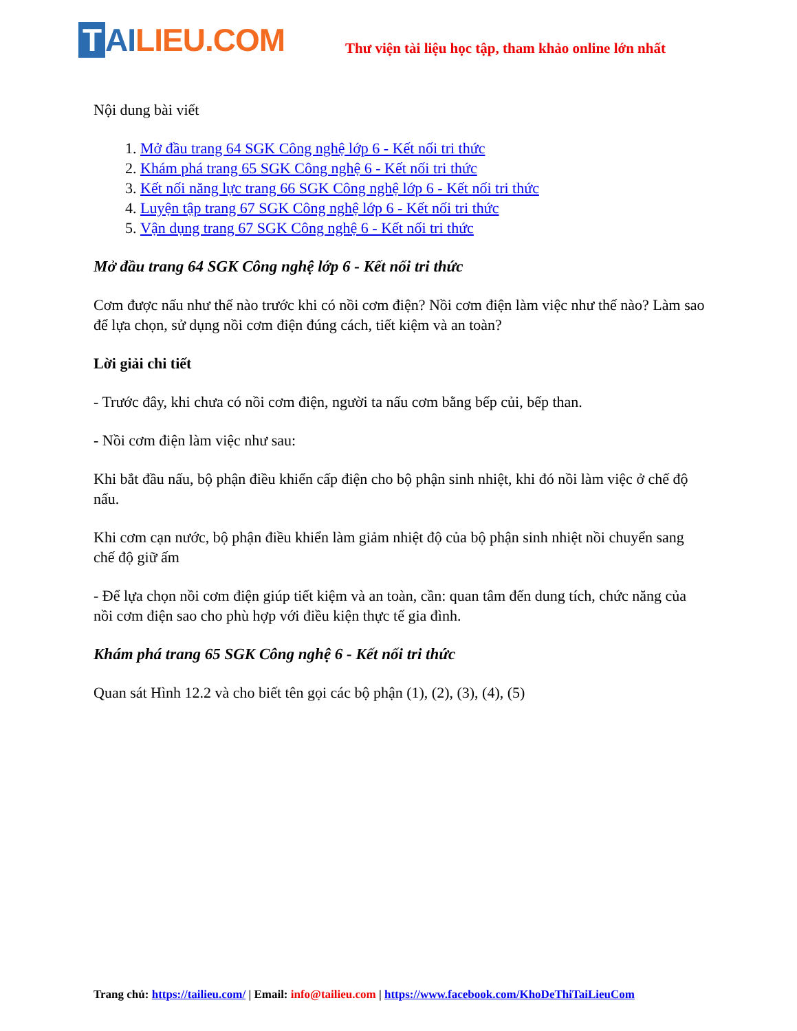T AILIEU.COM
Thư viện tài liệu học tập, tham khảo online lớn nhất
Nội dung bài viết
1. Mở đầu trang 64 SGK Công nghệ lớp 6 - Kết nối tri thức
2. Khám phá trang 65 SGK Công nghệ 6 - Kết nối tri thức
3. Kết nối năng lực trang 66 SGK Công nghệ lớp 6 - Kết nối tri thức
4. Luyện tập trang 67 SGK Công nghệ lớp 6 - Kết nối tri thức
5. Vận dụng trang 67 SGK Công nghệ 6 - Kết nối tri thức
Mở đầu trang 64 SGK Công nghệ lớp 6 - Kết nối tri thức
Cơm được nấu như thế nào trước khi có nồi cơm điện? Nồi cơm điện làm việc như thế nào? Làm sao để lựa chọn, sử dụng nồi cơm điện đúng cách, tiết kiệm và an toàn?
Lời giải chi tiết
- Trước đây, khi chưa có nồi cơm điện, người ta nấu cơm bằng bếp củi, bếp than.
- Nồi cơm điện làm việc như sau:
Khi bắt đầu nấu, bộ phận điều khiển cấp điện cho bộ phận sinh nhiệt, khi đó nồi làm việc ở chế độ nấu.
Khi cơm cạn nước, bộ phận điều khiển làm giảm nhiệt độ của bộ phận sinh nhiệt nồi chuyển sang chế độ giữ ấm
- Để lựa chọn nồi cơm điện giúp tiết kiệm và an toàn, cần: quan tâm đến dung tích, chức năng của nồi cơm điện sao cho phù hợp với điều kiện thực tế gia đình.
Khám phá trang 65 SGK Công nghệ 6 - Kết nối tri thức
Quan sát Hình 12.2 và cho biết tên gọi các bộ phận (1), (2), (3), (4), (5)
Trang chủ: https://tailieu.com/ | Email: info@tailieu.com | https://www.facebook.com/KhoDeThiTaiLieuCom